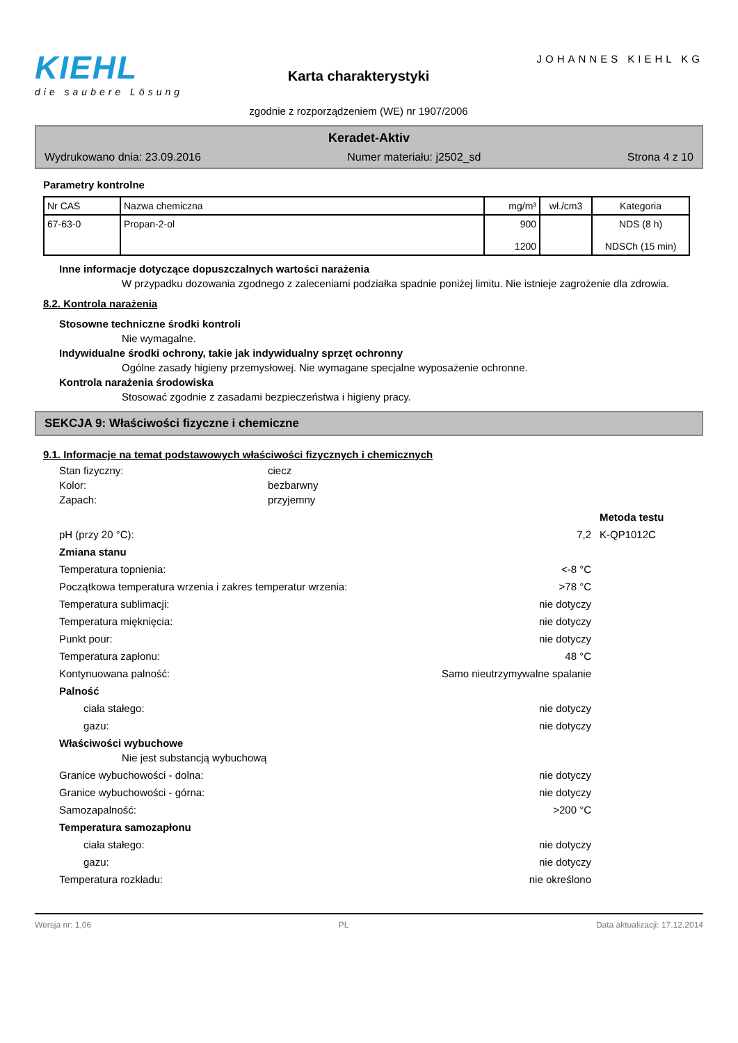KIEHL
die saubere Lösung
Karta charakterystyki
zgodnie z rozporządzeniem (WE) nr 1907/2006
JOHANNES KIEHL KG
Keradet-Aktiv
Wydrukowano dnia: 23.09.2016 Numer materiału: j2502_sd Strona 4 z 10
Parametry kontrolne
| Nr CAS | Nazwa chemiczna | mg/m³ | wł./cm3 | Kategoria |
| --- | --- | --- | --- | --- |
| 67-63-0 | Propan-2-ol | 900 1200 | | NDS (8 h) NDSCh (15 min) |
Inne informacje dotyczące dopuszczalnych wartości narażenia
W przypadku dozowania zgodnego z zaleceniami podziałka spadnie poniżej limitu. Nie istnieje zagrożenie dla zdrowia.
8.2. Kontrola narażenia
Stosowne techniczne środki kontroli
Nie wymagalne.
Indywidualne środki ochrony, takie jak indywidualny sprzęt ochronny
Ogólne zasady higieny przemysłowej. Nie wymagane specjalne wyposażenie ochronne.
Kontrola narażenia środowiska
Stosować zgodnie z zasadami bezpieczeństwa i higieny pracy.
SEKCJA 9: Właściwości fizyczne i chemiczne
9.1. Informacje na temat podstawowych właściwości fizycznych i chemicznych
Stan fizyczny: ciecz
Kolor: bezbarwny
Zapach: przyjemny
Metoda testu
pH (przy 20 °C): 7,2 K-QP1012C
Zmiana stanu
Temperatura topnienia: <-8 °C
Początkowa temperatura wrzenia i zakres temperatur wrzenia: >78 °C
Temperatura sublimacji: nie dotyczy
Temperatura mięknięcia: nie dotyczy
Punkt pour: nie dotyczy
Temperatura zapłonu: 48 °C
Kontynuowana palność: Samo nieutrzymywalne spalanie
Palność
ciała stałego: nie dotyczy
gazu: nie dotyczy
Właściwości wybuchowe
Nie jest substancją wybuchową
Granice wybuchowości - dolna: nie dotyczy
Granice wybuchowości - górna: nie dotyczy
Samozapalność: >200 °C
Temperatura samozapłonu
ciała stałego: nie dotyczy
gazu: nie dotyczy
Temperatura rozkładu: nie określono
Wersja nr: 1,06 PL Data aktualizacji: 17.12.2014